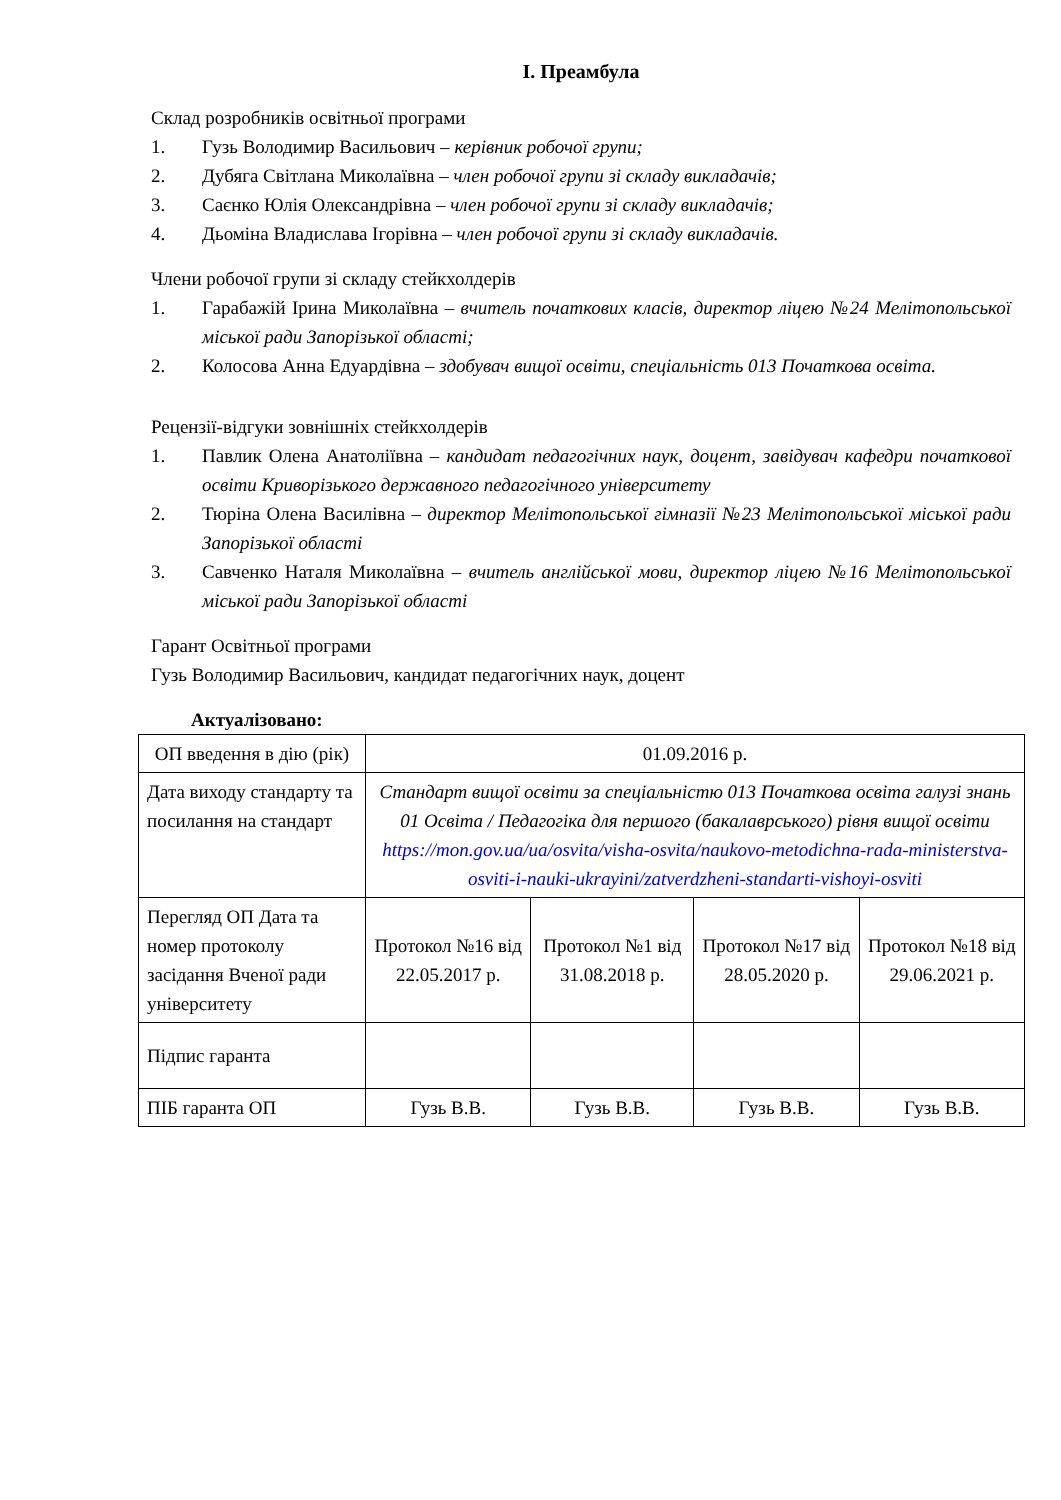І. Преамбула
Склад розробників освітньої програми
1. Гузь Володимир Васильович – керівник робочої групи;
2. Дубяга Світлана Миколаївна – член робочої групи зі складу викладачів;
3. Саєнко Юлія Олександрівна – член робочої групи зі складу викладачів;
4. Дьоміна Владислава Ігорівна – член робочої групи зі складу викладачів.
Члени робочої групи зі складу стейкхолдерів
1. Гарабажій Ірина Миколаївна – вчитель початкових класів, директор ліцею №24 Мелітопольської міської ради Запорізької області;
2. Колосова Анна Едуардівна – здобувач вищої освіти, спеціальність 013 Початкова освіта.
Рецензії-відгуки зовнішніх стейкхолдерів
1. Павлик Олена Анатоліївна – кандидат педагогічних наук, доцент, завідувач кафедри початкової освіти Криворізького державного педагогічного університету
2. Тюріна Олена Василівна – директор Мелітопольської гімназії №23 Мелітопольської міської ради Запорізької області
3. Савченко Наталя Миколаївна – вчитель англійської мови, директор ліцею №16 Мелітопольської міської ради Запорізької області
Гарант Освітньої програми
Гузь Володимир Васильович, кандидат педагогічних наук, доцент
Актуалізовано:
| ОП введення в дію (рік) | 01.09.2016 р. | | | |
| Дата виходу стандарту та посилання на стандарт | Стандарт вищої освіти за спеціальністю 013 Початкова освіта галузі знань 01 Освіта / Педагогіка для першого (бакалаврського) рівня вищої освіти https://mon.gov.ua/ua/osvita/visha-osvita/naukovo-metodichna-rada-ministerstva-osviti-i-nauki-ukrayini/zatverdzheni-standarti-vishoyi-osviti | | | |
| Перегляд ОП Дата та номер протоколу засідання Вченої ради університету | Протокол №16 від 22.05.2017 р. | Протокол №1 від 31.08.2018 р. | Протокол №17 від 28.05.2020 р. | Протокол №18 від 29.06.2021 р. |
| Підпис гаранта | | | | |
| ПІБ гаранта ОП | Гузь В.В. | Гузь В.В. | Гузь В.В. | Гузь В.В. |